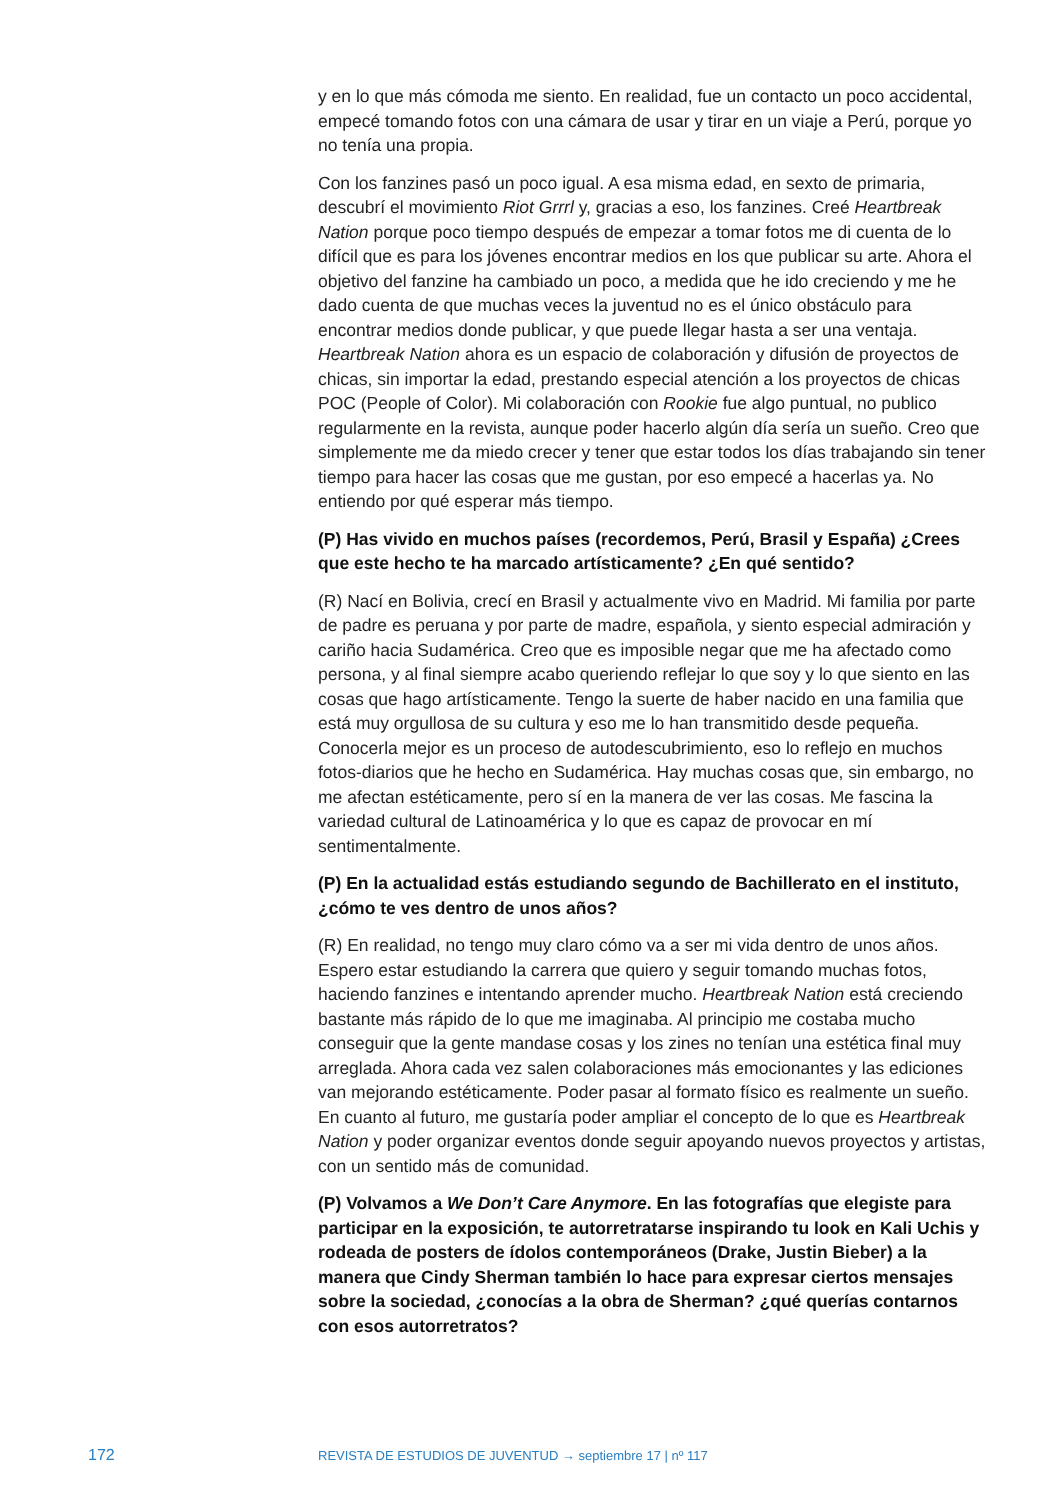y en lo que más cómoda me siento. En realidad, fue un contacto un poco accidental, empecé tomando fotos con una cámara de usar y tirar en un viaje a Perú, porque yo no tenía una propia.
Con los fanzines pasó un poco igual. A esa misma edad, en sexto de primaria, descubrí el movimiento Riot Grrrl y, gracias a eso, los fanzines. Creé Heartbreak Nation porque poco tiempo después de empezar a tomar fotos me di cuenta de lo difícil que es para los jóvenes encontrar medios en los que publicar su arte. Ahora el objetivo del fanzine ha cambiado un poco, a medida que he ido creciendo y me he dado cuenta de que muchas veces la juventud no es el único obstáculo para encontrar medios donde publicar, y que puede llegar hasta a ser una ventaja. Heartbreak Nation ahora es un espacio de colaboración y difusión de proyectos de chicas, sin importar la edad, prestando especial atención a los proyectos de chicas POC (People of Color). Mi colaboración con Rookie fue algo puntual, no publico regularmente en la revista, aunque poder hacerlo algún día sería un sueño. Creo que simplemente me da miedo crecer y tener que estar todos los días trabajando sin tener tiempo para hacer las cosas que me gustan, por eso empecé a hacerlas ya. No entiendo por qué esperar más tiempo.
(P) Has vivido en muchos países (recordemos, Perú, Brasil y España) ¿Crees que este hecho te ha marcado artísticamente? ¿En qué sentido?
(R) Nací en Bolivia, crecí en Brasil y actualmente vivo en Madrid. Mi familia por parte de padre es peruana y por parte de madre, española, y siento especial admiración y cariño hacia Sudamérica. Creo que es imposible negar que me ha afectado como persona, y al final siempre acabo queriendo reflejar lo que soy y lo que siento en las cosas que hago artísticamente. Tengo la suerte de haber nacido en una familia que está muy orgullosa de su cultura y eso me lo han transmitido desde pequeña. Conocerla mejor es un proceso de autodescubrimiento, eso lo reflejo en muchos fotos-diarios que he hecho en Sudamérica. Hay muchas cosas que, sin embargo, no me afectan estéticamente, pero sí en la manera de ver las cosas. Me fascina la variedad cultural de Latinoamérica y lo que es capaz de provocar en mí sentimentalmente.
(P) En la actualidad estás estudiando segundo de Bachillerato en el instituto, ¿cómo te ves dentro de unos años?
(R) En realidad, no tengo muy claro cómo va a ser mi vida dentro de unos años. Espero estar estudiando la carrera que quiero y seguir tomando muchas fotos, haciendo fanzines e intentando aprender mucho. Heartbreak Nation está creciendo bastante más rápido de lo que me imaginaba. Al principio me costaba mucho conseguir que la gente mandase cosas y los zines no tenían una estética final muy arreglada. Ahora cada vez salen colaboraciones más emocionantes y las ediciones van mejorando estéticamente. Poder pasar al formato físico es realmente un sueño. En cuanto al futuro, me gustaría poder ampliar el concepto de lo que es Heartbreak Nation y poder organizar eventos donde seguir apoyando nuevos proyectos y artistas, con un sentido más de comunidad.
(P) Volvamos a We Don’t Care Anymore. En las fotografías que elegiste para participar en la exposición, te autorretratarse inspirando tu look en Kali Uchis y rodeada de posters de ídolos contemporáneos (Drake, Justin Bieber) a la manera que Cindy Sherman también lo hace para expresar ciertos mensajes sobre la sociedad, ¿conocías a la obra de Sherman? ¿qué querías contarnos con esos autorretratos?
172
REVISTA DE ESTUDIOS DE JUVENTUD → septiembre 17 | nº 117